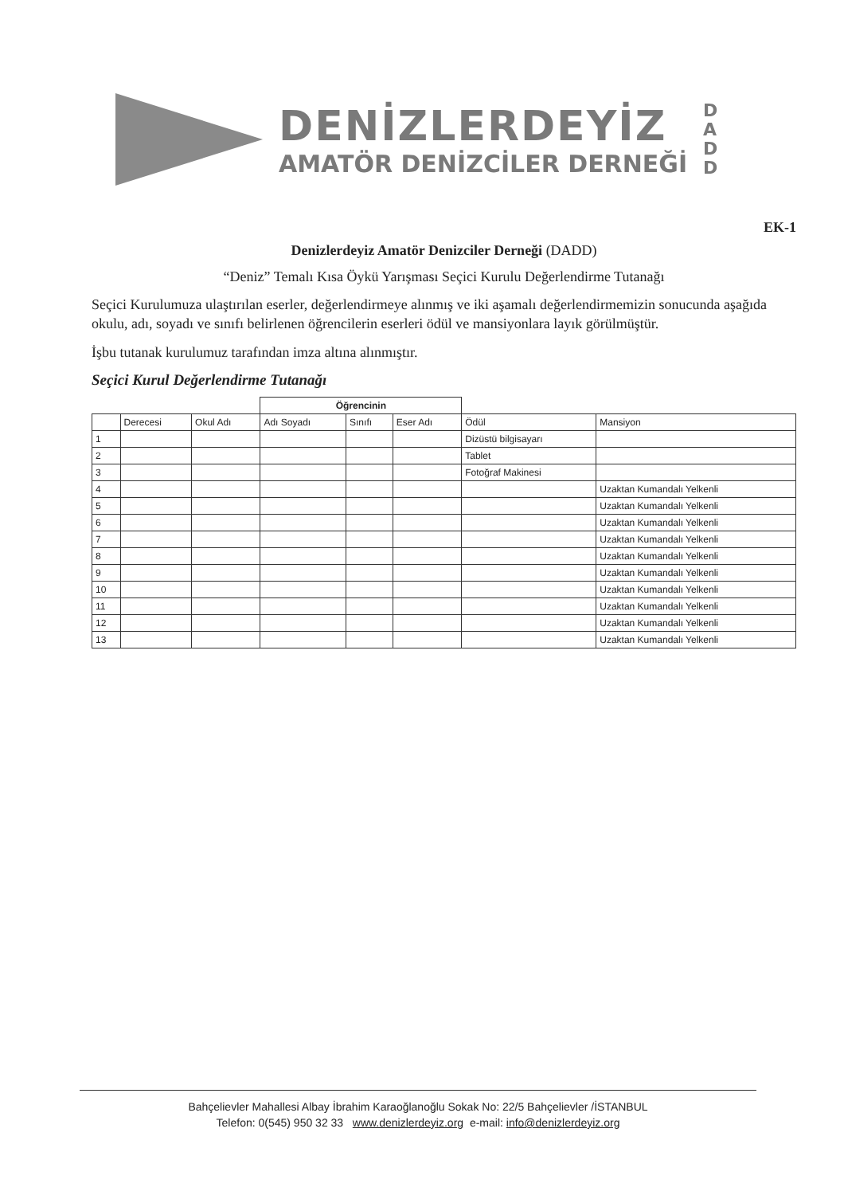DENİZLERDEYİZ
AMATÖR DENİZCİLER DERNEĞİ
D A D D
EK-1
Denizlerdeyiz Amatör Denizciler Derneği (DADD)
“Deniz” Temalı Kısa Öykü Yarışması Seçici Kurulu Değerlendirme Tutanağı
Seçici Kurulumuza ulaştırılan eserler, değerlendirmeye alınmış ve iki aşamalı değerlendirmemizin sonucunda aşağıda okulu, adı, soyadı ve sınıfı belirlenen öğrencilerin eserleri ödül ve mansiyonlara layık görülmüştür.
İşbu tutanak kurulumuz tarafından imza altına alınmıştır.
Seçici Kurul Değerlendirme Tutanağı
| | | | Öğrencinin | | | | |
| --- | --- | --- | --- | --- | --- | --- | --- |
| | Derecesi | Okul Adı | Adı Soyadı | Sınıfı | Eser Adı | Ödül | Mansiyon |
| 1 | | | | | | Dizüstü bilgisayarı | |
| 2 | | | | | | Tablet | |
| 3 | | | | | | Fotoğraf Makinesi | |
| 4 | | | | | | | Uzaktan Kumandalı Yelkenli |
| 5 | | | | | | | Uzaktan Kumandalı Yelkenli |
| 6 | | | | | | | Uzaktan Kumandalı Yelkenli |
| 7 | | | | | | | Uzaktan Kumandalı Yelkenli |
| 8 | | | | | | | Uzaktan Kumandalı Yelkenli |
| 9 | | | | | | | Uzaktan Kumandalı Yelkenli |
| 10 | | | | | | | Uzaktan Kumandalı Yelkenli |
| 11 | | | | | | | Uzaktan Kumandalı Yelkenli |
| 12 | | | | | | | Uzaktan Kumandalı Yelkenli |
| 13 | | | | | | | Uzaktan Kumandalı Yelkenli |
Bahçelievler Mahallesi Albay İbrahim Karaoğlanoğlu Sokak No: 22/5 Bahçelievler /İSTANBUL
Telefon: 0(545) 950 32 33 www.denizlerdeyiz.org e-mail: info@denizlerdeyiz.org